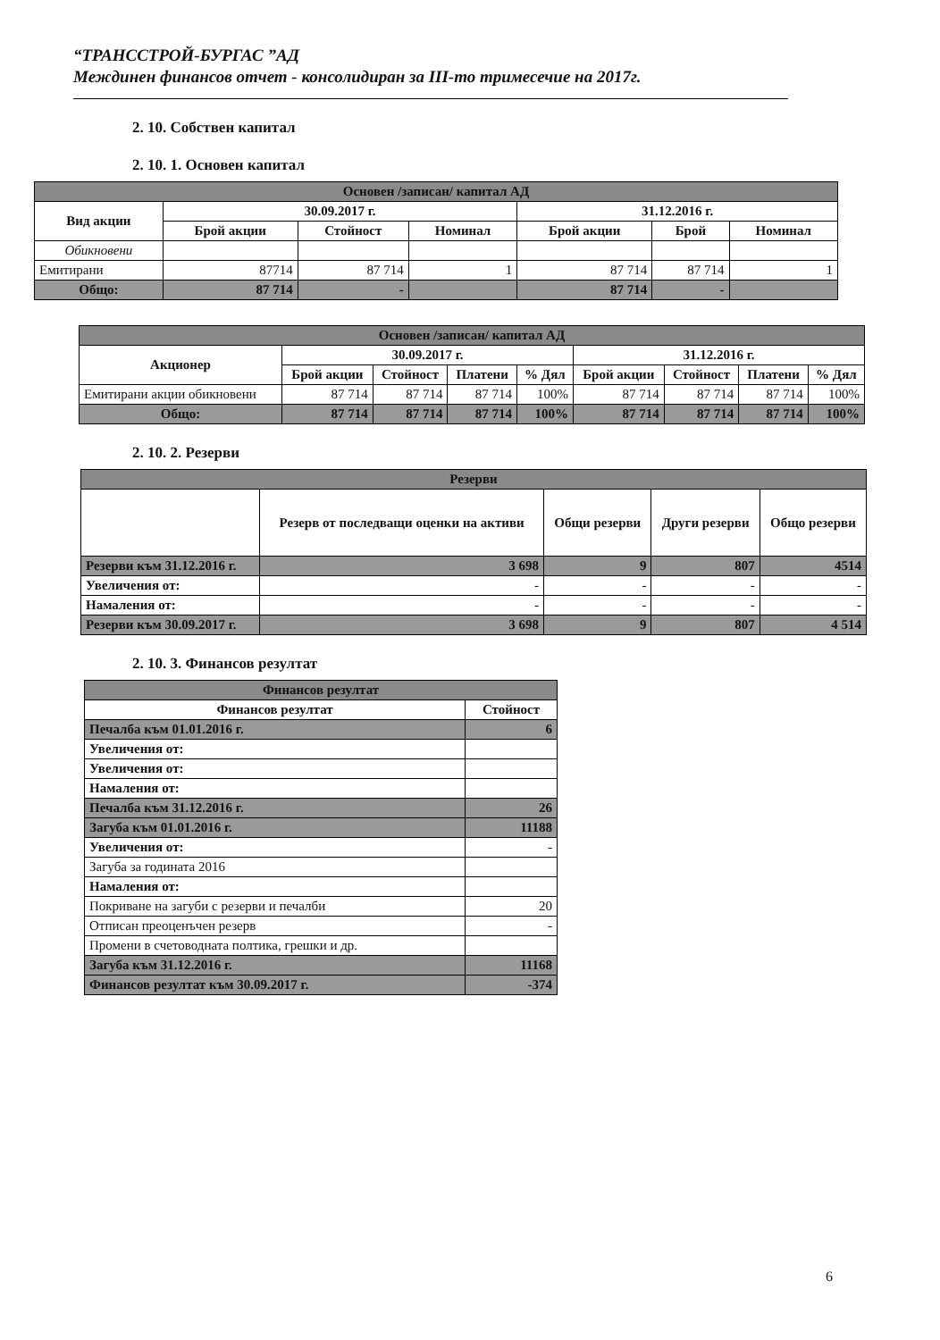“ТРАНССТРОЙ-БУРГАС ”АД
Междинен финансов отчет - консолидиран за III-то тримесечие на 2017г.
2. 10. Собствен капитал
2. 10. 1. Основен капитал
| Основен /записан/ капитал АД | | | | | | |
| Вид акции | 30.09.2017 г. | | | 31.12.2016 г. | | |
| | Брой акции | Стойност | Номинал | Брой акции | Брой | Номинал |
| Обикновени | | | | | | |
| Емитирани | 87714 | 87 714 | 1 | 87 714 | 87 714 | 1 |
| Общо: | 87 714 | - | | 87 714 | - | |
| Основен /записан/ капитал АД | | | | | | | | |
| Акционер | 30.09.2017 г. | | | | 31.12.2016 г. | | | |
| | Брой акции | Стойност | Платени | % Дял | Брой акции | Стойност | Платени | % Дял |
| Емитирани акции обикновени | 87 714 | 87 714 | 87 714 | 100% | 87 714 | 87 714 | 87 714 | 100% |
| Общо: | 87 714 | 87 714 | 87 714 | 100% | 87 714 | 87 714 | 87 714 | 100% |
2. 10. 2. Резерви
| Резерви | | | | |
| | Резерв от последващи оценки на активи | Общи резерви | Други резерви | Общо резерви |
| Резерви към 31.12.2016 г. | 3 698 | 9 | 807 | 4514 |
| Увеличения от: | - | - | - | - |
| Намаления от: | - | - | - | - |
| Резерви към 30.09.2017 г. | 3 698 | 9 | 807 | 4 514 |
2. 10. 3. Финансов резултат
| Финансов резултат | |
| Финансов резултат | Стойност |
| Печалба към 01.01.2016 г. | 6 |
| Увеличения от: | |
| Увеличения от: | |
| Намаления от: | |
| Печалба към 31.12.2016 г. | 26 |
| Загуба към 01.01.2016 г. | 11188 |
| Увеличения от: | - |
| Загуба за годината 2016 | |
| Намаления от: | |
| Покриване на загуби с резерви и печалби | 20 |
| Отписан преоценъчен резерв | - |
| Промени в счетоводната полтика, грешки и др. | |
| Загуба към 31.12.2016 г. | 11168 |
| Финансов резултат към 30.09.2017 г. | -374 |
6